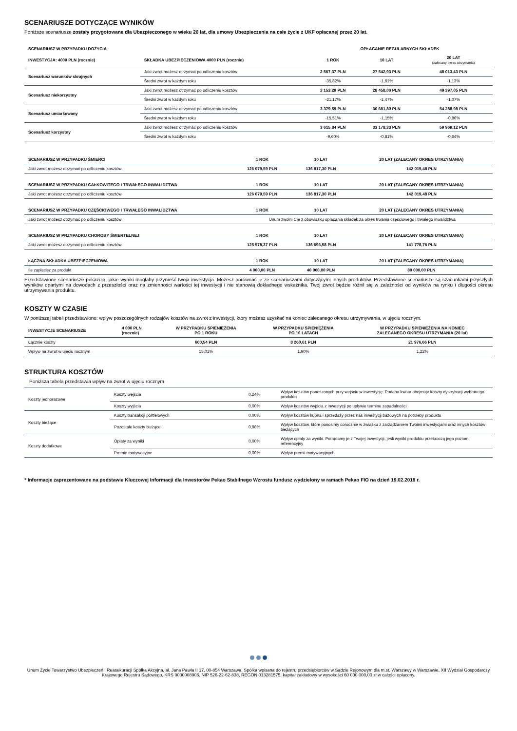SCENARIUSZE DOTYCZĄCE WYNIKÓW
Poniższe scenariusze zostały przygotowane dla Ubezpieczonego w wieku 20 lat, dla umowy Ubezpieczenia na całe życie z UKF opłacanej przez 20 lat.
| SCENARIUSZ W PRZYPADKU DOŻYCIA | | OPŁACANIE REGULARNYCH SKŁADEK | | |
| --- | --- | --- | --- | --- |
| INWESTYCJA: 4000 PLN (rocznie) | SKŁADKA UBEZPIECZENIOWA 4000 PLN (rocznie) | 1 ROK | 10 LAT | 20 LAT (zalecany okres utrzymania) |
| Scenariusz warunków skrajnych | Jaki zwrot możesz otrzymać po odliczeniu kosztów | 2 567,37 PLN | 27 542,93 PLN | 48 013,43 PLN |
| | Średni zwrot w każdym roku | -35,82% | -1,61% | -1,13% |
| Scenariusz niekorzystny | Jaki zwrot możesz otrzymać po odliczeniu kosztów | 3 153,29 PLN | 28 458,00 PLN | 49 397,05 PLN |
| | Średni zwrot w każdym roku | -21,17% | -1,47% | -1,07% |
| Scenariusz umiarkowany | Jaki zwrot możesz otrzymać po odliczeniu kosztów | 3 379,59 PLN | 30 681,80 PLN | 54 288,98 PLN |
| | Średni zwrot w każdym roku | -15,51% | -1,15% | -0,86% |
| Scenariusz korzystny | Jaki zwrot możesz otrzymać po odliczeniu kosztów | 3 615,84 PLN | 33 178,33 PLN | 59 969,12 PLN |
| | Średni zwrot w każdym roku | -9,60% | -0,81% | -0,64% |
| SCENARIUSZ W PRZYPADKU ŚMIERCI | 1 ROK | 10 LAT | 20 LAT (ZALECANY OKRES UTRZYMANIA) |
| --- | --- | --- | --- |
| Jaki zwrot możesz otrzymać po odliczeniu kosztów | 126 079,59 PLN | 136 817,30 PLN | 142 019,48 PLN |
| SCENARIUSZ W PRZYPADKU CAŁKOWITEGO I TRWAŁEGO INWALIDZTWA | 1 ROK | 10 LAT | 20 LAT (ZALECANY OKRES UTRZYMANIA) |
| Jaki zwrot możesz otrzymać po odliczeniu kosztów | 126 079,59 PLN | 136 817,30 PLN | 142 019,48 PLN |
| SCENARIUSZ W PRZYPADKU CZĘŚCIOWEGO I TRWAŁEGO INWALIDZTWA | 1 ROK | 10 LAT | 20 LAT (ZALECANY OKRES UTRZYMANIA) |
| Jaki zwrot możesz otrzymać po odliczeniu kosztów | Unum zwolni Cię z obowiązku opłacania składek za okres trwania częściowego i trwałego inwalidztwa. | | |
| SCENARIUSZ W PRZYPADKU CHOROBY ŚMIERTELNEJ | 1 ROK | 10 LAT | 20 LAT (ZALECANY OKRES UTRZYMANIA) |
| Jaki zwrot możesz otrzymać po odliczeniu kosztów | 125 978,37 PLN | 136 696,58 PLN | 141 778,76 PLN |
| ŁĄCZNA SKŁADKA UBEZPIECZENIOWA | 1 ROK | 10 LAT | 20 LAT (ZALECANY OKRES UTRZYMANIA) |
| Ile zapłacisz za produkt | 4 000,00 PLN | 40 000,00 PLN | 80 000,00 PLN |
Przedstawione scenariusze pokazują, jakie wyniki mogłaby przynieść twoja inwestycja. Możesz porównać je ze scenariuszami dotyczącymi innych produktów. Przedstawione scenariusze są szacunkami przyszłych wyników opartymi na dowodach z przeszłości oraz na zmienności wartości tej inwestycji i nie stanowią dokładnego wskaźnika. Twój zwrot będzie różnił się w zależności od wyników na rynku i długości okresu utrzymywania produktu.
KOSZTY W CZASIE
W poniższej tabeli przedstawiono: wpływ poszczególnych rodzajów kosztów na zwrot z inwestycji, który możesz uzyskać na koniec zalecanego okresu utrzymywania, w ujęciu rocznym.
| INWESTYCJE SCENARIUSZE | 4 000 PLN (rocznie) | W PRZYPADKU SPIENIĘŻENIA PO 1 ROKU | W PRZYPADKU SPIENIĘŻENIA PO 10 LATACH | W PRZYPADKU SPIENIĘŻENIA NA KONIEC ZALECANEGO OKRESU UTRZYMANIA (20 lat) |
| --- | --- | --- | --- | --- |
| Łącznie koszty | | 600,54 PLN | 8 260,61 PLN | 21 976,66 PLN |
| Wpływ na zwrot w ujęciu rocznym | | 15,01% | 1,90% | 1,22% |
STRUKTURA KOSZTÓW
Poniższa tabela przedstawia wpływ na zwrot w ujęciu rocznym
| Koszty jednorazowe | Koszty wejścia | 0,24% | Wpływ kosztów ponoszonych przy wejściu w inwestycję. Podana kwota obejmuje koszty dystrybucji wybranego produktu |
| | Koszty wyjścia | 0,00% | Wpływ kosztów wyjścia z inwestycji po upływie terminu zapadalności |
| Koszty bieżące | Koszty transakcji portfelowych | 0,00% | Wpływ kosztów kupna i sprzedaży przez nas inwestycji bazowych na potrzeby produktu |
| | Pozostałe koszty bieżące | 0,98% | Wpływ kosztów, które ponosimy corocznie w związku z zarządzaniem Twoimi inwestycjami oraz innych kosztów bieżących |
| Koszty dodatkowe | Opłaty za wyniki | 0,00% | Wpływ opłaty za wyniki. Potrącamy je z Twojej inwestycji, jeśli wyniki produktu przekroczą jego poziom referencyjny |
| | Premie motywacyjne | 0,00% | Wpływ premii motywacyjnych |
* Informacje zaprezentowane na podstawie Kluczowej Informacji dla Inwestorów Pekao Stabilnego Wzrostu fundusz wydzielony w ramach Pekao FIO na dzień 19.02.2018 r.
Unum Życie Towarzystwo Ubezpieczeń i Reasekuracji Spółka Akcyjna, al. Jana Pawła II 17, 00-854 Warszawa, Spółka wpisana do rejestru przedsiębiorców w Sądzie Rejonowym dla m.st. Warszawy w Warszawie, XII Wydział Gospodarczy Krajowego Rejestru Sądowego, KRS 0000008906, NIP 526-22-62-838, REGON 013281575, kapitał zakładowy w wysokości 60 000 000,00 zł w całości opłacony.